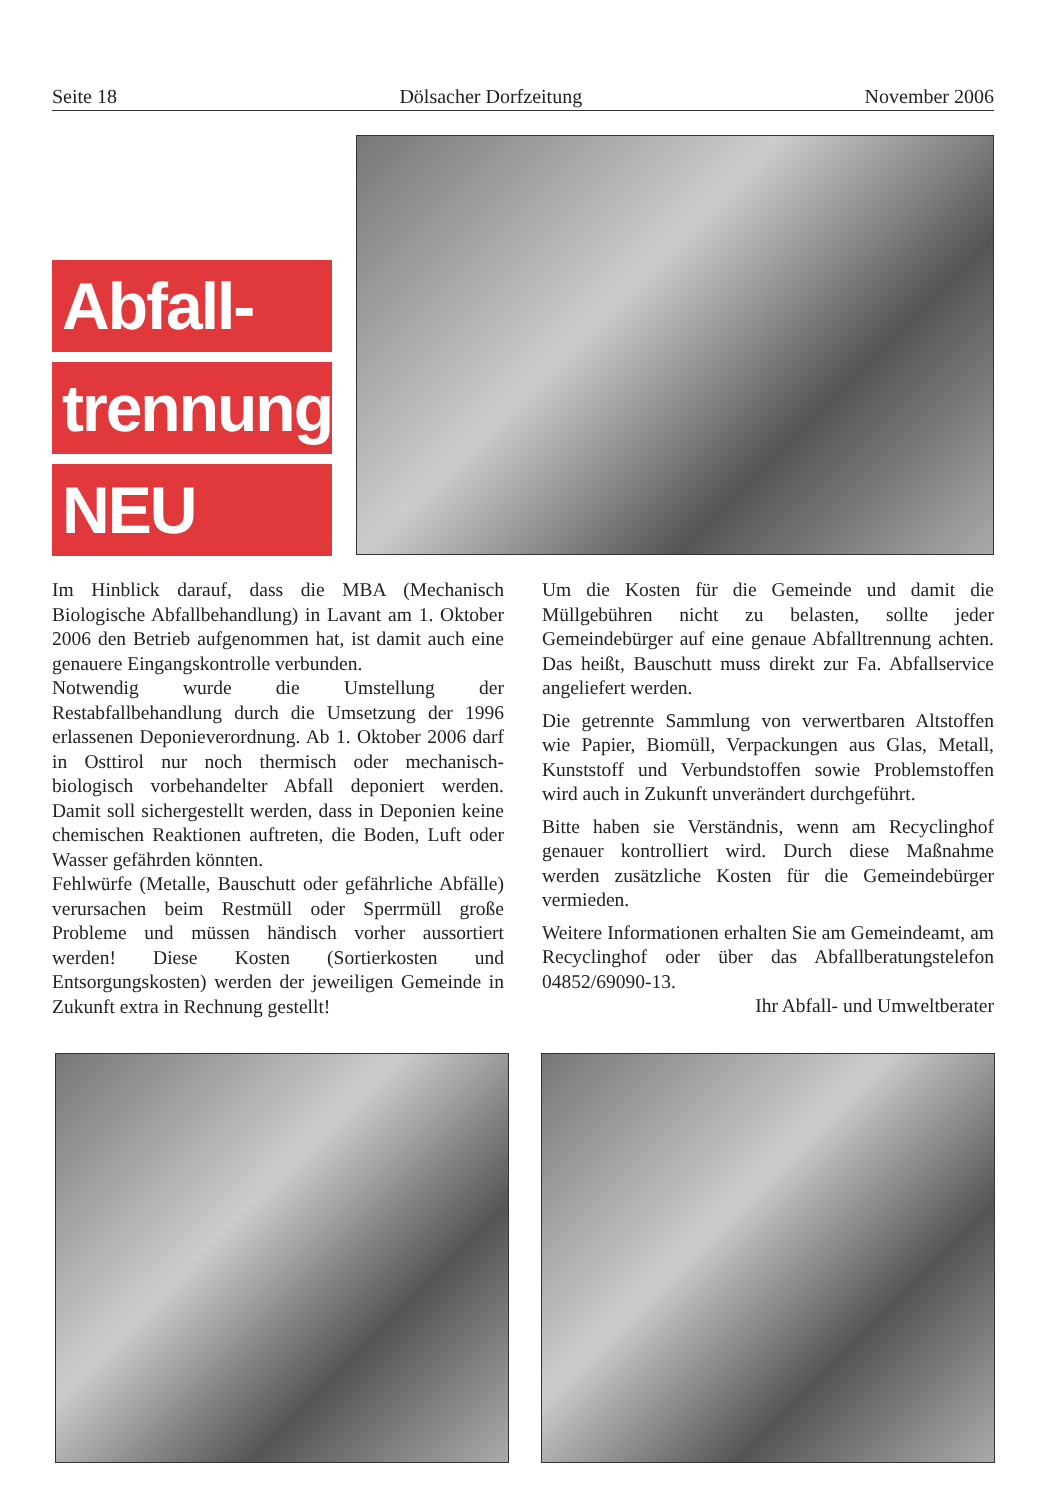Seite 18 Dölsacher Dorfzeitung November 2006
Abfall-
trennung
NEU
Im Hinblick darauf, dass die MBA (Mechanisch Biologische Abfallbehandlung) in Lavant am 1. Oktober 2006 den Betrieb aufgenommen hat, ist damit auch eine genauere Eingangskontrolle verbunden.
Notwendig wurde die Umstellung der Restabfallbehandlung durch die Umsetzung der 1996 erlassenen Deponieverordnung. Ab 1. Oktober 2006 darf in Osttirol nur noch thermisch oder mechanisch-biologisch vorbehandelter Abfall deponiert werden. Damit soll sichergestellt werden, dass in Deponien keine chemischen Reaktionen auftreten, die Boden, Luft oder Wasser gefährden könnten.
Fehlwürfe (Metalle, Bauschutt oder gefährliche Abfälle) verursachen beim Restmüll oder Sperrmüll große Probleme und müssen händisch vorher aussortiert werden! Diese Kosten (Sortierkosten und Entsorgungskosten) werden der jeweiligen Gemeinde in Zukunft extra in Rechnung gestellt!
Um die Kosten für die Gemeinde und damit die Müllgebühren nicht zu belasten, sollte jeder Gemeindebürger auf eine genaue Abfalltrennung achten. Das heißt, Bauschutt muss direkt zur Fa. Abfallservice angeliefert werden.
Die getrennte Sammlung von verwertbaren Altstoffen wie Papier, Biomüll, Verpackungen aus Glas, Metall, Kunststoff und Verbundstoffen sowie Problemstoffen wird auch in Zukunft unverändert durchgeführt.
Bitte haben sie Verständnis, wenn am Recyclinghof genauer kontrolliert wird. Durch diese Maßnahme werden zusätzliche Kosten für die Gemeindebürger vermieden.
Weitere Informationen erhalten Sie am Gemeindeamt, am Recyclinghof oder über das Abfallberatungstelefon 04852/69090-13.
Ihr Abfall- und Umweltberater